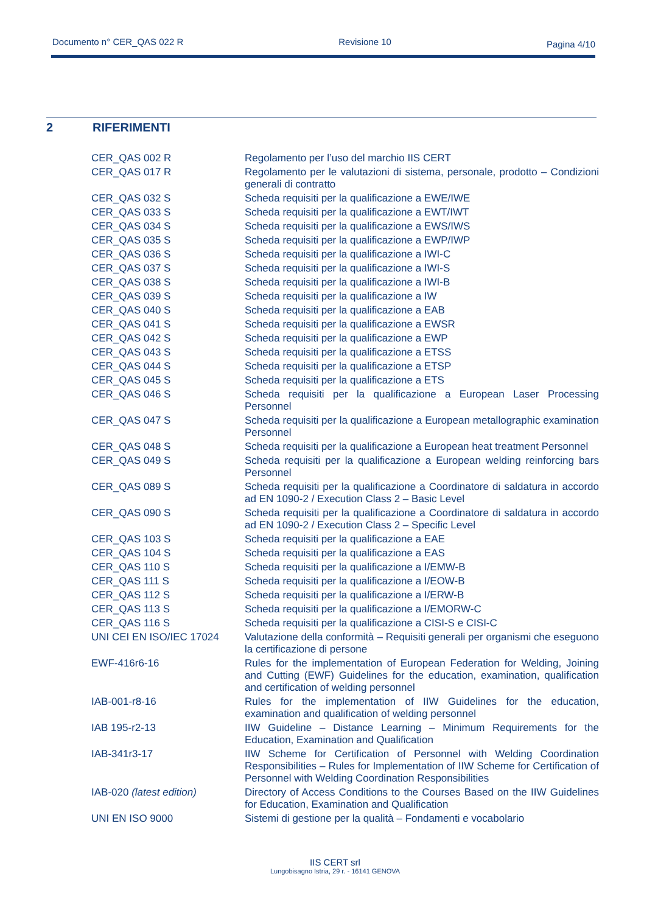Documento n° CER_QAS 022 R Revisione 10 Pagina 4/10
2 RIFERIMENTI
| CER_QAS 002 R | Regolamento per l’uso del marchio IIS CERT |
| CER_QAS 017 R | Regolamento per le valutazioni di sistema, personale, prodotto – Condizioni generali di contratto |
| CER_QAS 032 S | Scheda requisiti per la qualificazione a EWE/IWE |
| CER_QAS 033 S | Scheda requisiti per la qualificazione a EWT/IWT |
| CER_QAS 034 S | Scheda requisiti per la qualificazione a EWS/IWS |
| CER_QAS 035 S | Scheda requisiti per la qualificazione a EWP/IWP |
| CER_QAS 036 S | Scheda requisiti per la qualificazione a IWI-C |
| CER_QAS 037 S | Scheda requisiti per la qualificazione a IWI-S |
| CER_QAS 038 S | Scheda requisiti per la qualificazione a IWI-B |
| CER_QAS 039 S | Scheda requisiti per la qualificazione a IW |
| CER_QAS 040 S | Scheda requisiti per la qualificazione a EAB |
| CER_QAS 041 S | Scheda requisiti per la qualificazione a EWSR |
| CER_QAS 042 S | Scheda requisiti per la qualificazione a EWP |
| CER_QAS 043 S | Scheda requisiti per la qualificazione a ETSS |
| CER_QAS 044 S | Scheda requisiti per la qualificazione a ETSP |
| CER_QAS 045 S | Scheda requisiti per la qualificazione a ETS |
| CER_QAS 046 S | Scheda requisiti per la qualificazione a European Laser Processing Personnel |
| CER_QAS 047 S | Scheda requisiti per la qualificazione a European metallographic examination Personnel |
| CER_QAS 048 S | Scheda requisiti per la qualificazione a European heat treatment Personnel |
| CER_QAS 049 S | Scheda requisiti per la qualificazione a European welding reinforcing bars Personnel |
| CER_QAS 089 S | Scheda requisiti per la qualificazione a Coordinatore di saldatura in accordo ad EN 1090-2 / Execution Class 2 – Basic Level |
| CER_QAS 090 S | Scheda requisiti per la qualificazione a Coordinatore di saldatura in accordo ad EN 1090-2 / Execution Class 2 – Specific Level |
| CER_QAS 103 S | Scheda requisiti per la qualificazione a EAE |
| CER_QAS 104 S | Scheda requisiti per la qualificazione a EAS |
| CER_QAS 110 S | Scheda requisiti per la qualificazione a I/EMW-B |
| CER_QAS 111 S | Scheda requisiti per la qualificazione a I/EOW-B |
| CER_QAS 112 S | Scheda requisiti per la qualificazione a I/ERW-B |
| CER_QAS 113 S | Scheda requisiti per la qualificazione a I/EMORW-C |
| CER_QAS 116 S | Scheda requisiti per la qualificazione a CISI-S e CISI-C |
| UNI CEI EN ISO/IEC 17024 | Valutazione della conformità – Requisiti generali per organismi che eseguono la certificazione di persone |
| EWF-416r6-16 | Rules for the implementation of European Federation for Welding, Joining and Cutting (EWF) Guidelines for the education, examination, qualification and certification of welding personnel |
| IAB-001-r8-16 | Rules for the implementation of IIW Guidelines for the education, examination and qualification of welding personnel |
| IAB 195-r2-13 | IIW Guideline – Distance Learning – Minimum Requirements for the Education, Examination and Qualification |
| IAB-341r3-17 | IIW Scheme for Certification of Personnel with Welding Coordination Responsibilities – Rules for Implementation of IIW Scheme for Certification of Personnel with Welding Coordination Responsibilities |
| IAB-020 (latest edition) | Directory of Access Conditions to the Courses Based on the IIW Guidelines for Education, Examination and Qualification |
| UNI EN ISO 9000 | Sistemi di gestione per la qualità – Fondamenti e vocabolario |
IIS CERT srl
Lungobisagno Istria, 29 r. - 16141 GENOVA